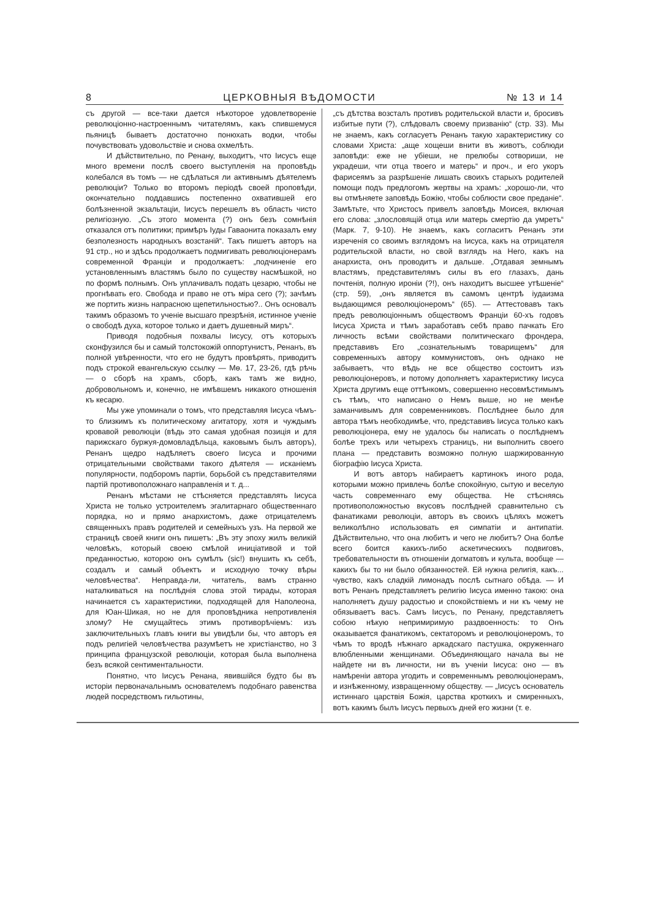8 ЦЕРКОВНЫЯ ВѢДОМОСТИ № 13 и 14
съ другой — все-таки дается нѣкоторое удовлетвореніе революціонно-настроеннымъ читателямъ, какъ спившемуся пьяницѣ бываетъ достаточно понюхать водки, чтобы почувствовать удовольствіе и снова охмелѣть.
И дѣйствительно, по Ренану, выходитъ, что Іисусъ еще много времени послѣ своего выступленія на проповѣдь колебался въ томъ — не сдѣлаться ли активнымъ дѣятелемъ революціи? Только во второмъ періодѣ своей проповѣди, окончательно поддавшись постепенно охватившей его болѣзненной экзальтаціи, Іисусъ перешелъ въ область чисто религіозную. „Съ этого момента (?) онъ безъ сомнѣнія отказался отъ политики; примѣръ Іуды Гаваонита показалъ ему безполезность народныхъ возстаній“. Такъ пишетъ авторъ на 91 стр., но и здѣсь продолжаетъ подмигивать революціонерамъ современной Франціи и продолжаетъ: „подчиненіе его установленнымъ властямъ было по существу насмѣшкой, но по формѣ полнымъ. Онъ уплачивалъ подать цезарю, чтобы не прогнѣвать его. Свобода и право не отъ міра сего (?); зачѣмъ же портить жизнь напрасною щепетильностью?.. Онъ основалъ такимъ образомъ то ученіе высшаго презрѣнія, истинное ученіе о свободѣ духа, которое только и даетъ душевный миръ“.
Приводя подобныя похвалы Іисусу, отъ которыхъ сконфузился бы и самый толстокожій оппортунистъ, Ренанъ, въ полной увѣренности, что его не будутъ провѣрять, приводитъ подъ строкой евангельскую ссылку — Мѳ. 17, 23-26, гдѣ рѣчь — о сборѣ на храмъ, сборѣ, какъ тамъ же видно, добровольномъ и, конечно, не имѣвшемъ никакого отношенія къ кесарю.
Мы уже упоминали о томъ, что представляя Іисуса чѣмъ-то близкимъ къ политическому агитатору, хотя и чуждымъ кровавой революціи (вѣдь это самая удобная позиція и для парижскаго буржуя-домовладѣльца, каковымъ былъ авторъ), Ренанъ щедро надѣляетъ своего Іисуса и прочими отрицательными свойствами такого дѣятеля — исканіемъ популярности, подборомъ партіи, борьбой съ представителями партій противоположнаго направленія и т. д...
Ренанъ мѣстами не стѣсняется представлять Іисуса Христа не только устроителемъ эгалитарнаго общественнаго порядка, но и прямо анархистомъ, даже отрицателемъ священныхъ правъ родителей и семейныхъ узъ. На первой же страницѣ своей книги онъ пишетъ: „Въ эту эпоху жилъ великій человѣкъ, который своею смѣлой иниціативой и той преданностью, которою онъ сумѣлъ (sic!) внушить къ себѣ, создалъ и самый объектъ и исходную точку вѣры человѣчества“. Неправда-ли, читатель, вамъ странно наталкиваться на послѣднія слова этой тирады, которая начинается съ характеристики, подходящей для Наполеона, для Юан-Шикая, но не для проповѣдника непротивленія злому? Не смущайтесь этимъ противорѣчіемъ: изъ заключительныхъ главъ книги вы увидѣли бы, что авторъ ея подъ религіей человѣчества разумѣетъ не христіанство, но 3 принципа французской революціи, которая была выполнена безъ всякой сентиментальности.
Понятно, что Іисусъ Ренана, явившійся будто бы въ исторіи первоначальнымъ основателемъ подобнаго равенства людей посредствомъ гильотины,
„съ дѣтства возсталъ противъ родительской власти и, бросивъ избитые пути (?), слѣдовалъ своему призванію“ (стр. 33). Мы не знаемъ, какъ согласуетъ Ренанъ такую характеристику со словами Христа: „аще хощеши внити въ животъ, соблюди заповѣди: еже не убіеши, не прелюбы сотвориши, не украдеши, чти отца твоего и матерь“ и проч., и его укоръ фарисеямъ за разрѣшеніе лишать своихъ старыхъ родителей помощи подъ предлогомъ жертвы на храмъ: „хорошо-ли, что вы отмѣняете заповѣдь Божію, чтобы соблюсти свое преданіе“. Замѣтьте, что Христосъ привелъ заповѣдь Моисея, включая его слова: „злословящій отца или матерь смертію да умретъ“ (Марк. 7, 9-10). Не знаемъ, какъ согласитъ Ренанъ эти изреченія со своимъ взглядомъ на Іисуса, какъ на отрицателя родительской власти, но свой взглядъ на Него, какъ на анархиста, онъ проводитъ и дальше. „Отдавая земнымъ властямъ, представителямъ силы въ его глазахъ, дань почтенія, полную ироніи (?!), онъ находитъ высшее утѣшеніе“ (стр. 59), „онъ является въ самомъ центрѣ іудаизма выдающимся революціонеромъ“ (65). — Аттестовавъ такъ предъ революціоннымъ обществомъ Франціи 60-хъ годовъ Іисуса Христа и тѣмъ заработавъ себѣ право пачкать Его личность всѣми свойствами политическаго фрондера, представивъ Его „сознательнымъ товарищемъ“ для современныхъ автору коммунистовъ, онъ однако не забываетъ, что вѣдь не все общество состоитъ изъ революціонеровъ, и потому дополняетъ характеристику Іисуса Христа другимъ еще оттѣнкомъ, совершенно несовмѣстимымъ съ тѣмъ, что написано о Немъ выше, но не менѣе заманчивымъ для современниковъ. Послѣднее было для автора тѣмъ необходимѣе, что, представивъ Іисуса только какъ революціонера, ему не удалось бы написать о послѣднемъ болѣе трехъ или четырехъ страницъ, ни выполнить своего плана — представить возможно полную шаржированную біографію Іисуса Христа.
И вотъ авторъ набираетъ картинокъ иного рода, которыми можно привлечь болѣе спокойную, сытую и веселую часть современнаго ему общества. Не стѣсняясь противоположностью вкусовъ послѣдней сравнительно съ фанатиками революціи, авторъ въ своихъ цѣляхъ можетъ великолѣпно использовать ея симпатіи и антипатіи. Дѣйствительно, что она любитъ и чего не любитъ? Она болѣе всего боится какихъ-либо аскетическихъ подвиговъ, требовательности въ отношеніи догматовъ и культа, вообще — какихъ бы то ни было обязанностей. Ей нужна религія, какъ... чувство, какъ сладкій лимонадъ послѣ сытнаго обѣда. — И вотъ Ренанъ представляетъ религію Іисуса именно такою: она наполняетъ душу радостью и спокойствіемъ и ни къ чему не обязываетъ васъ. Самъ Іисусъ, по Ренану, представляетъ собою нѣкую непримиримую раздвоенность: то Онъ оказывается фанатикомъ, сектаторомъ и революціонеромъ, то чѣмъ то вродѣ нѣжнаго аркадскаго пастушка, окруженнаго влюбленными женщинами. Объединяющаго начала вы не найдете ни въ личности, ни въ ученіи Іисуса: оно — въ намѣреніи автора угодить и современнымъ революціонерамъ, и изнѣженному, извращенному обществу. — „Іисусъ основатель истиннаго царствія Божія, царства кроткихъ и смиренныхъ, вотъ какимъ былъ Іисусъ первыхъ дней его жизни (т. е.